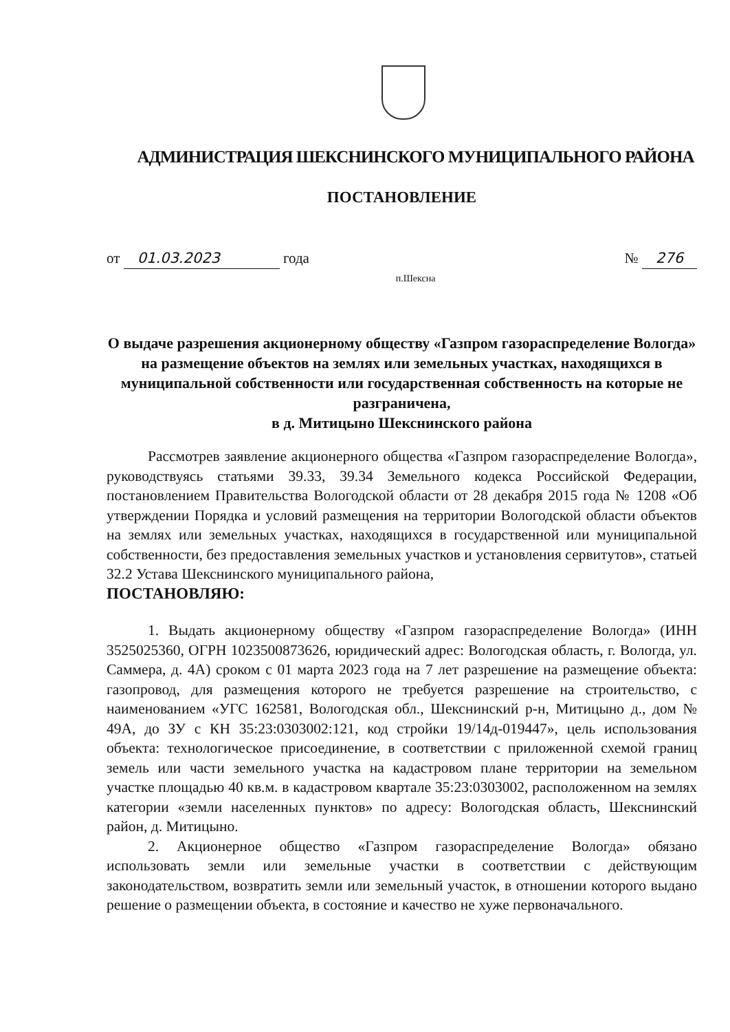АДМИНИСТРАЦИЯ ШЕКСНИНСКОГО МУНИЦИПАЛЬНОГО РАЙОНА
ПОСТАНОВЛЕНИЕ
от 01.03.2023 года № 276
п.Шексна
О выдаче разрешения акционерному обществу «Газпром газораспределение Вологда» на размещение объектов на землях или земельных участках, находящихся в муниципальной собственности или государственная собственность на которые не разграничена,
в д. Митицыно Шекснинского района
Рассмотрев заявление акционерного общества «Газпром газораспределение Вологда», руководствуясь статьями 39.33, 39.34 Земельного кодекса Российской Федерации, постановлением Правительства Вологодской области от 28 декабря 2015 года № 1208 «Об утверждении Порядка и условий размещения на территории Вологодской области объектов на землях или земельных участках, находящихся в государственной или муниципальной собственности, без предоставления земельных участков и установления сервитутов», статьей 32.2 Устава Шекснинского муниципального района,
ПОСТАНОВЛЯЮ:
1. Выдать акционерному обществу «Газпром газораспределение Вологда» (ИНН 3525025360, ОГРН 1023500873626, юридический адрес: Вологодская область, г. Вологда, ул. Саммера, д. 4А) сроком с 01 марта 2023 года на 7 лет разрешение на размещение объекта: газопровод, для размещения которого не требуется разрешение на строительство, с наименованием «УГС 162581, Вологодская обл., Шекснинский р-н, Митицыно д., дом № 49А, до ЗУ с КН 35:23:0303002:121, код стройки 19/14д-019447», цель использования объекта: технологическое присоединение, в соответствии с приложенной схемой границ земель или части земельного участка на кадастровом плане территории на земельном участке площадью 40 кв.м. в кадастровом квартале 35:23:0303002, расположенном на землях категории «земли населенных пунктов» по адресу: Вологодская область, Шекснинский район, д. Митицыно.
2. Акционерное общество «Газпром газораспределение Вологда» обязано использовать земли или земельные участки в соответствии с действующим законодательством, возвратить земли или земельный участок, в отношении которого выдано решение о размещении объекта, в состояние и качество не хуже первоначального.